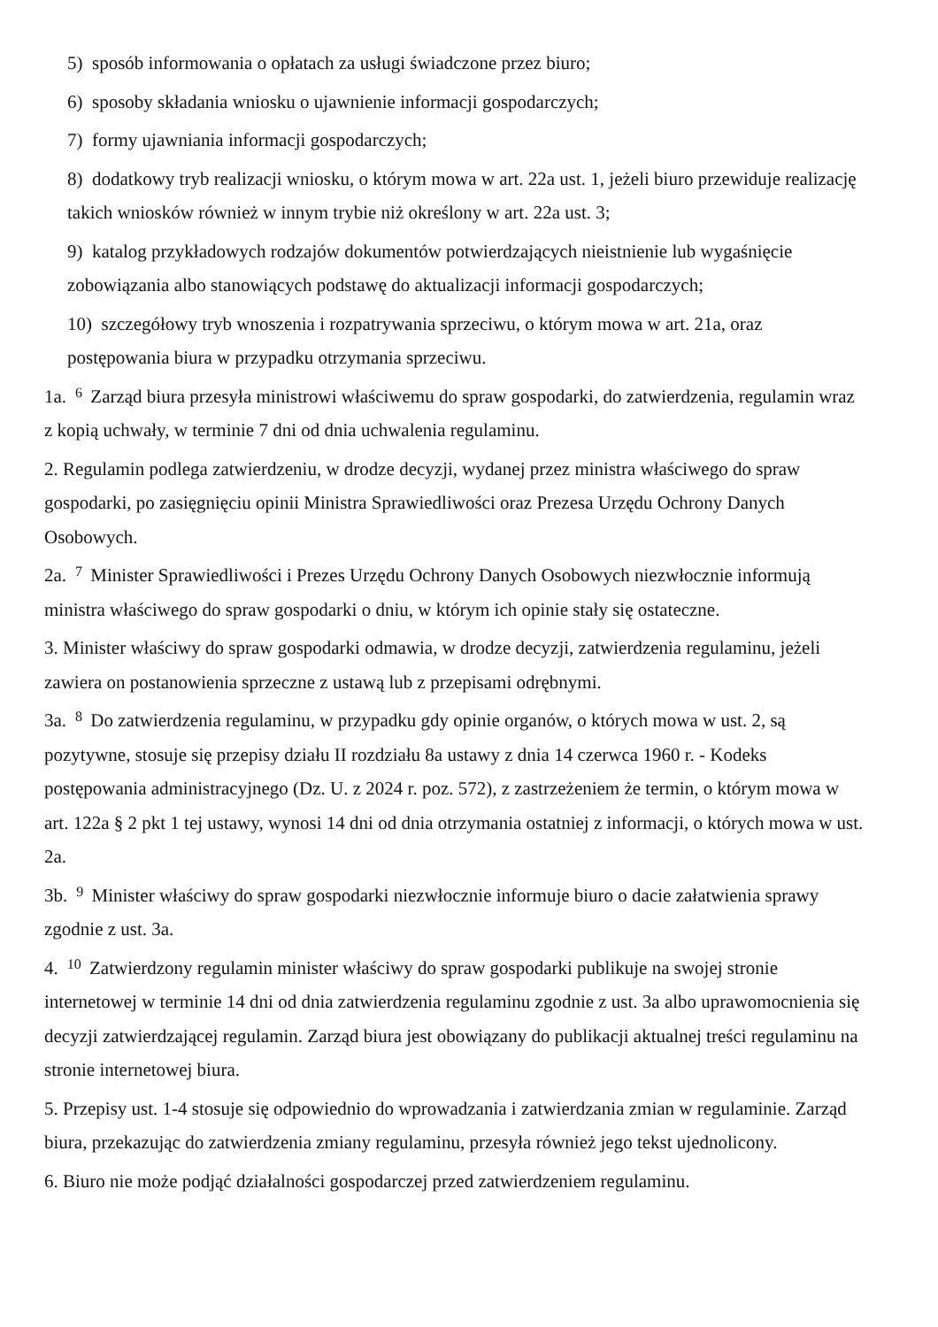5) sposób informowania o opłatach za usługi świadczone przez biuro;
6) sposoby składania wniosku o ujawnienie informacji gospodarczych;
7) formy ujawniania informacji gospodarczych;
8) dodatkowy tryb realizacji wniosku, o którym mowa w art. 22a ust. 1, jeżeli biuro przewiduje realizację takich wniosków również w innym trybie niż określony w art. 22a ust. 3;
9) katalog przykładowych rodzajów dokumentów potwierdzających nieistnienie lub wygaśnięcie zobowiązania albo stanowiących podstawę do aktualizacji informacji gospodarczych;
10) szczegółowy tryb wnoszenia i rozpatrywania sprzeciwu, o którym mowa w art. 21a, oraz postępowania biura w przypadku otrzymania sprzeciwu.
1a.<sup>6</sup> Zarząd biura przesyła ministrowi właściwemu do spraw gospodarki, do zatwierdzenia, regulamin wraz z kopią uchwały, w terminie 7 dni od dnia uchwalenia regulaminu.
2. Regulamin podlega zatwierdzeniu, w drodze decyzji, wydanej przez ministra właściwego do spraw gospodarki, po zasięgnięciu opinii Ministra Sprawiedliwości oraz Prezesa Urzędu Ochrony Danych Osobowych.
2a.<sup>7</sup> Minister Sprawiedliwości i Prezes Urzędu Ochrony Danych Osobowych niezwłocznie informują ministra właściwego do spraw gospodarki o dniu, w którym ich opinie stały się ostateczne.
3. Minister właściwy do spraw gospodarki odmawia, w drodze decyzji, zatwierdzenia regulaminu, jeżeli zawiera on postanowienia sprzeczne z ustawą lub z przepisami odrębnymi.
3a.<sup>8</sup> Do zatwierdzenia regulaminu, w przypadku gdy opinie organów, o których mowa w ust. 2, są pozytywne, stosuje się przepisy działu II rozdziału 8a ustawy z dnia 14 czerwca 1960 r. - Kodeks postępowania administracyjnego (Dz. U. z 2024 r. poz. 572), z zastrzeżeniem że termin, o którym mowa w art. 122a § 2 pkt 1 tej ustawy, wynosi 14 dni od dnia otrzymania ostatniej z informacji, o których mowa w ust. 2a.
3b.<sup>9</sup> Minister właściwy do spraw gospodarki niezwłocznie informuje biuro o dacie załatwienia sprawy zgodnie z ust. 3a.
4.<sup>10</sup> Zatwierdzony regulamin minister właściwy do spraw gospodarki publikuje na swojej stronie internetowej w terminie 14 dni od dnia zatwierdzenia regulaminu zgodnie z ust. 3a albo uprawomocnienia się decyzji zatwierdzającej regulamin. Zarząd biura jest obowiązany do publikacji aktualnej treści regulaminu na stronie internetowej biura.
5. Przepisy ust. 1-4 stosuje się odpowiednio do wprowadzania i zatwierdzania zmian w regulaminie. Zarząd biura, przekazując do zatwierdzenia zmiany regulaminu, przesyła również jego tekst ujednolicony.
6. Biuro nie może podjąć działalności gospodarczej przed zatwierdzeniem regulaminu.